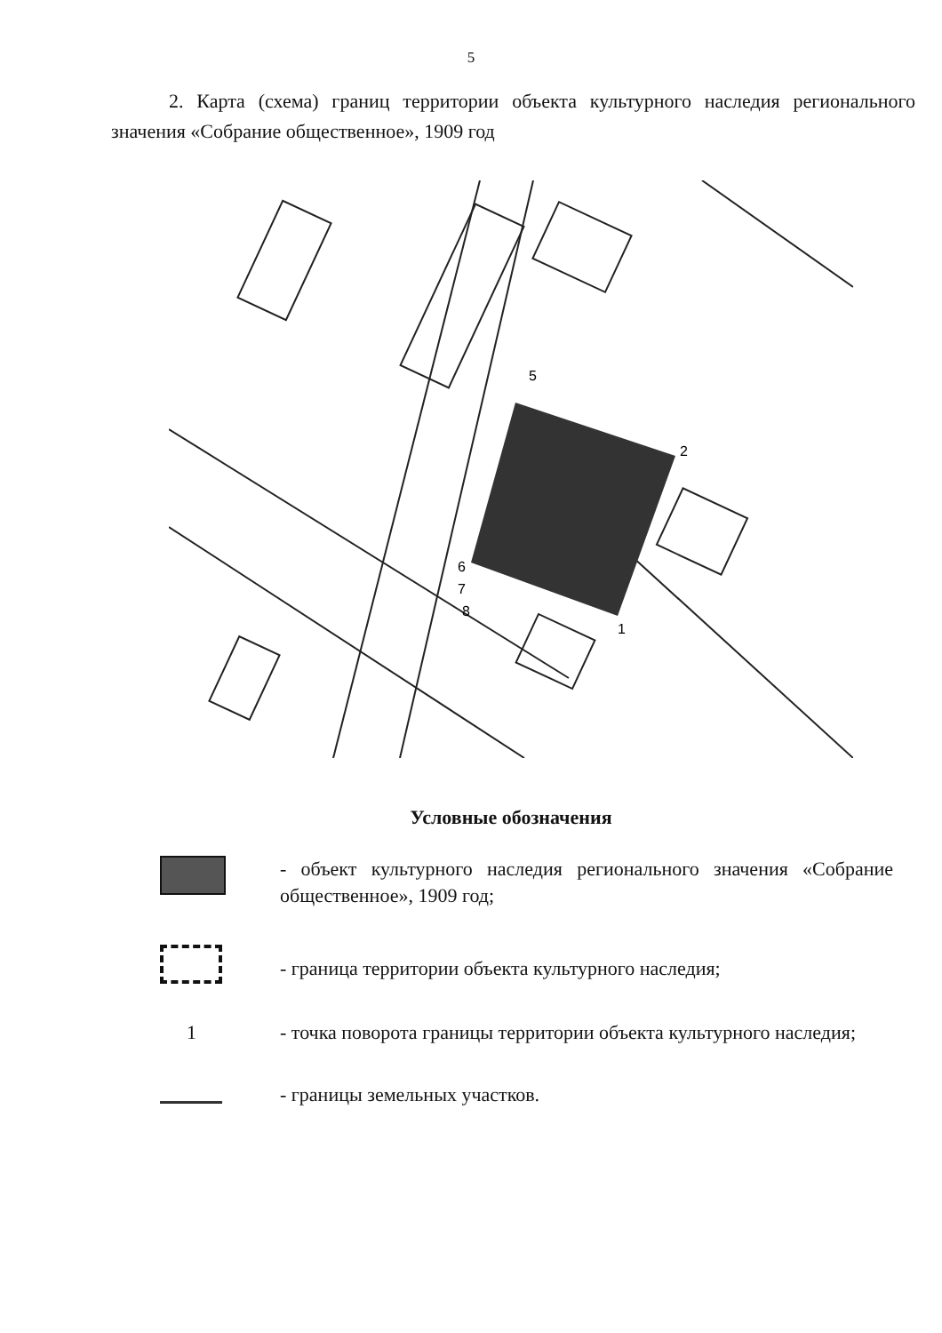5
2. Карта (схема) границ территории объекта культурного наследия регионального значения «Собрание общественное», 1909 год
2
1
6
7
8
5
Условные обозначения
- объект культурного наследия регионального значения «Собрание общественное», 1909 год;
- граница территории объекта культурного наследия;
1 - точка поворота границы территории объекта культурного наследия;
- границы земельных участков.